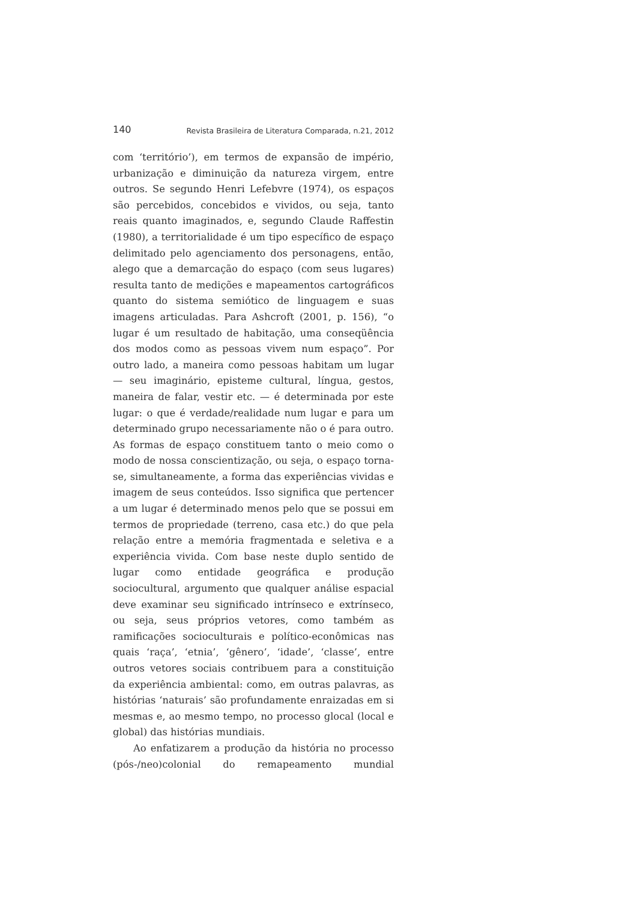140 Revista Brasileira de Literatura Comparada, n.21, 2012
com ‘território’), em termos de expansão de império, urbanização e diminuição da natureza virgem, entre outros. Se segundo Henri Lefebvre (1974), os espaços são percebidos, concebidos e vividos, ou seja, tanto reais quanto imaginados, e, segundo Claude Raffestin (1980), a territorialidade é um tipo específico de espaço delimitado pelo agenciamento dos personagens, então, alego que a demarcação do espaço (com seus lugares) resulta tanto de medições e mapeamentos cartográficos quanto do sistema semiótico de linguagem e suas imagens articuladas. Para Ashcroft (2001, p. 156), “o lugar é um resultado de habitação, uma conseqüência dos modos como as pessoas vivem num espaço”. Por outro lado, a maneira como pessoas habitam um lugar — seu imaginário, episteme cultural, língua, gestos, maneira de falar, vestir etc. — é determinada por este lugar: o que é verdade/realidade num lugar e para um determinado grupo necessariamente não o é para outro. As formas de espaço constituem tanto o meio como o modo de nossa conscientização, ou seja, o espaço torna-se, simultaneamente, a forma das experiências vividas e imagem de seus conteúdos. Isso significa que pertencer a um lugar é determinado menos pelo que se possui em termos de propriedade (terreno, casa etc.) do que pela relação entre a memória fragmentada e seletiva e a experiência vivida. Com base neste duplo sentido de lugar como entidade geográfica e produção sociocultural, argumento que qualquer análise espacial deve examinar seu significado intrínseco e extrínseco, ou seja, seus próprios vetores, como também as ramificações socioculturais e político-econômicas nas quais ‘raça’, ‘etnia’, ‘gênero’, ‘idade’, ‘classe’, entre outros vetores sociais contribuem para a constituição da experiência ambiental: como, em outras palavras, as histórias ‘naturais’ são profundamente enraizadas em si mesmas e, ao mesmo tempo, no processo glocal (local e global) das histórias mundiais.
Ao enfatizarem a produção da história no processo (pós-/neo)colonial do remapeamento mundial